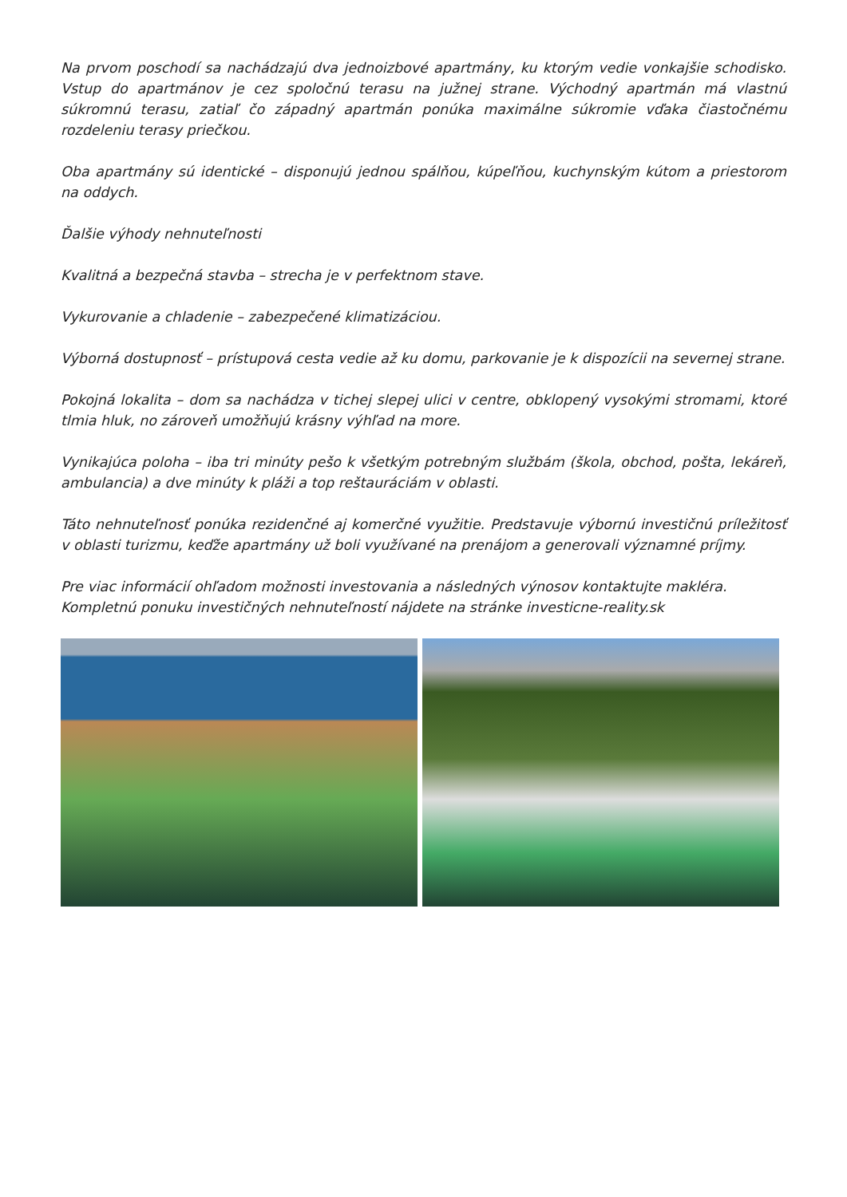Na prvom poschodí sa nachádzajú dva jednoizbové apartmány, ku ktorým vedie vonkajšie schodisko. Vstup do apartmánov je cez spoločnú terasu na južnej strane. Východný apartmán má vlastnú súkromnú terasu, zatiaľ čo západný apartmán ponúka maximálne súkromie vďaka čiastočnému rozdeleniu terasy priečkou.
Oba apartmány sú identické – disponujú jednou spálňou, kúpeľňou, kuchynským kútom a priestorom na oddych.
Ďalšie výhody nehnuteľnosti
Kvalitná a bezpečná stavba – strecha je v perfektnom stave.
Vykurovanie a chladenie – zabezpečené klimatizáciou.
Výborná dostupnosť – prístupová cesta vedie až ku domu, parkovanie je k dispozícii na severnej strane.
Pokojná lokalita – dom sa nachádza v tichej slepej ulici v centre, obklopený vysokými stromami, ktoré tlmia hluk, no zároveň umožňujú krásny výhľad na more.
Vynikajúca poloha – iba tri minúty pešo k všetkým potrebným službám (škola, obchod, pošta, lekáreň, ambulancia) a dve minúty k pláži a top reštauráciám v oblasti.
Táto nehnuteľnosť ponúka rezidenčné aj komerčné využitie. Predstavuje výbornú investičnú príležitosť v oblasti turizmu, keďže apartmány už boli využívané na prenájom a generovali významné príjmy.
Pre viac informácií ohľadom možnosti investovania a následných výnosov kontaktujte makléra.
Kompletnú ponuku investičných nehnuteľností nájdete na stránke investicne-reality.sk